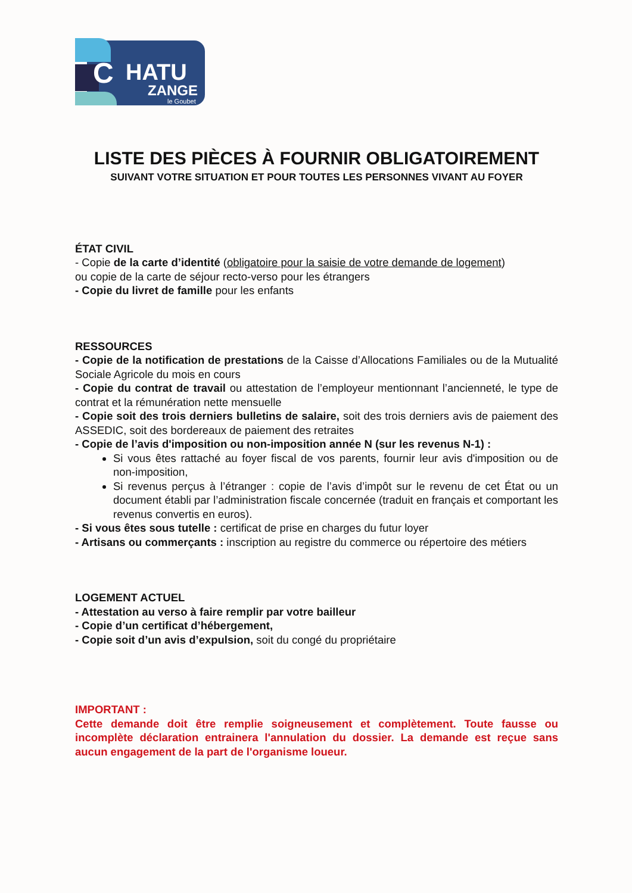C
HATU
ZANGE
le Goubet
LISTE DES PIÈCES À FOURNIR OBLIGATOIREMENT
SUIVANT VOTRE SITUATION ET POUR TOUTES LES PERSONNES VIVANT AU FOYER
ÉTAT CIVIL
- Copie de la carte d’identité (obligatoire pour la saisie de votre demande de logement)
ou copie de la carte de séjour recto-verso pour les étrangers
- Copie du livret de famille pour les enfants
RESSOURCES
- Copie de la notification de prestations de la Caisse d’Allocations Familiales ou de la Mutualité Sociale Agricole du mois en cours
- Copie du contrat de travail ou attestation de l’employeur mentionnant l’ancienneté, le type de contrat et la rémunération nette mensuelle
- Copie soit des trois derniers bulletins de salaire, soit des trois derniers avis de paiement des ASSEDIC, soit des bordereaux de paiement des retraites
- Copie de l’avis d'imposition ou non-imposition année N (sur les revenus N-1) :
Si vous êtes rattaché au foyer fiscal de vos parents, fournir leur avis d'imposition ou de non-imposition,
Si revenus perçus à l’étranger : copie de l’avis d’impôt sur le revenu de cet État ou un document établi par l’administration fiscale concernée (traduit en français et comportant les revenus convertis en euros).
- Si vous êtes sous tutelle : certificat de prise en charges du futur loyer
- Artisans ou commerçants : inscription au registre du commerce ou répertoire des métiers
LOGEMENT ACTUEL
- Attestation au verso à faire remplir par votre bailleur
- Copie d’un certificat d’hébergement,
- Copie soit d’un avis d’expulsion, soit du congé du propriétaire
IMPORTANT :
Cette demande doit être remplie soigneusement et complètement. Toute fausse ou incomplète déclaration entrainera l'annulation du dossier. La demande est reçue sans aucun engagement de la part de l'organisme loueur.